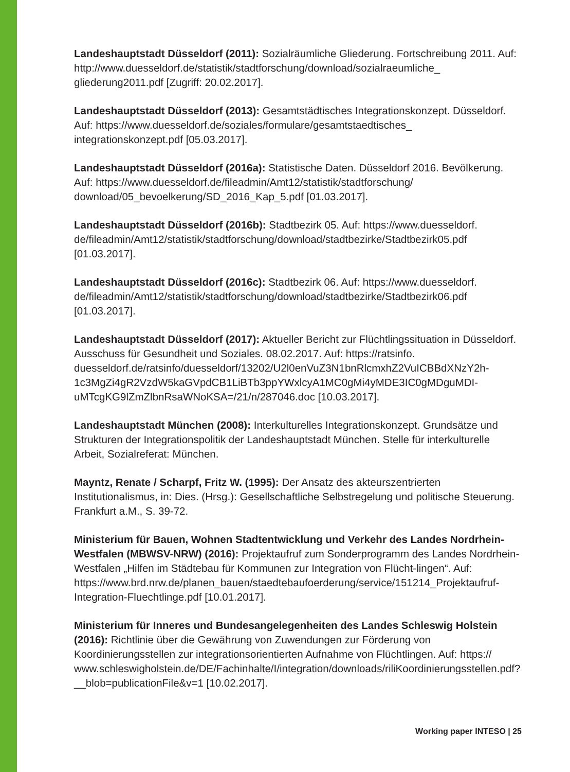Landeshauptstadt Düsseldorf (2011): Sozialräumliche Gliederung. Fortschreibung 2011. Auf: http://www.duesseldorf.de/statistik/stadtforschung/download/sozialraeumliche_ gliederung2011.pdf [Zugriff: 20.02.2017].
Landeshauptstadt Düsseldorf (2013): Gesamtstädtisches Integrationskonzept. Düsseldorf. Auf: https://www.duesseldorf.de/soziales/formulare/gesamtstaedtisches_ integrationskonzept.pdf [05.03.2017].
Landeshauptstadt Düsseldorf (2016a): Statistische Daten. Düsseldorf 2016. Bevölkerung. Auf: https://www.duesseldorf.de/fileadmin/Amt12/statistik/stadtforschung/ download/05_bevoelkerung/SD_2016_Kap_5.pdf [01.03.2017].
Landeshauptstadt Düsseldorf (2016b): Stadtbezirk 05. Auf: https://www.duesseldorf. de/fileadmin/Amt12/statistik/stadtforschung/download/stadtbezirke/Stadtbezirk05.pdf [01.03.2017].
Landeshauptstadt Düsseldorf (2016c): Stadtbezirk 06. Auf: https://www.duesseldorf. de/fileadmin/Amt12/statistik/stadtforschung/download/stadtbezirke/Stadtbezirk06.pdf [01.03.2017].
Landeshauptstadt Düsseldorf (2017): Aktueller Bericht zur Flüchtlingssituation in Düsseldorf. Ausschuss für Gesundheit und Soziales. 08.02.2017. Auf: https://ratsinfo. duesseldorf.de/ratsinfo/duesseldorf/13202/U2l0enVuZ3N1bnRlcmxhZ2VuICBBdXNzY2h-1c3MgZi4gR2VzdW5kaGVpdCB1LiBTb3ppYWxlcyA1MC0gMi4yMDE3IC0gMDguMDI-uMTcgKG9lZmZlbnRsaWNoKSA=/21/n/287046.doc [10.03.2017].
Landeshauptstadt München (2008): Interkulturelles Integrationskonzept. Grundsätze und Strukturen der Integrationspolitik der Landeshauptstadt München. Stelle für interkulturelle Arbeit, Sozialreferat: München.
Mayntz, Renate / Scharpf, Fritz W. (1995): Der Ansatz des akteurszentrierten Institutionalismus, in: Dies. (Hrsg.): Gesellschaftliche Selbstregelung und politische Steuerung. Frankfurt a.M., S. 39-72.
Ministerium für Bauen, Wohnen Stadtentwicklung und Verkehr des Landes Nordrhein-Westfalen (MBWSV-NRW) (2016): Projektaufruf zum Sonderprogramm des Landes Nordrhein-Westfalen „Hilfen im Städtebau für Kommunen zur Integration von Flücht-lingen“. Auf: https://www.brd.nrw.de/planen_bauen/staedtebaufoerderung/service/151214_Projektaufruf-Integration-Fluechtlinge.pdf [10.01.2017].
Ministerium für Inneres und Bundesangelegenheiten des Landes Schleswig Holstein (2016): Richtlinie über die Gewährung von Zuwendungen zur Förderung von Koordinierungsstellen zur integrationsorientierten Aufnahme von Flüchtlingen. Auf: https:// www.schleswigholstein.de/DE/Fachinhalte/I/integration/downloads/riliKoordinierungsstellen.pdf?__blob=publicationFile&v=1 [10.02.2017].
Working paper INTESO | 25